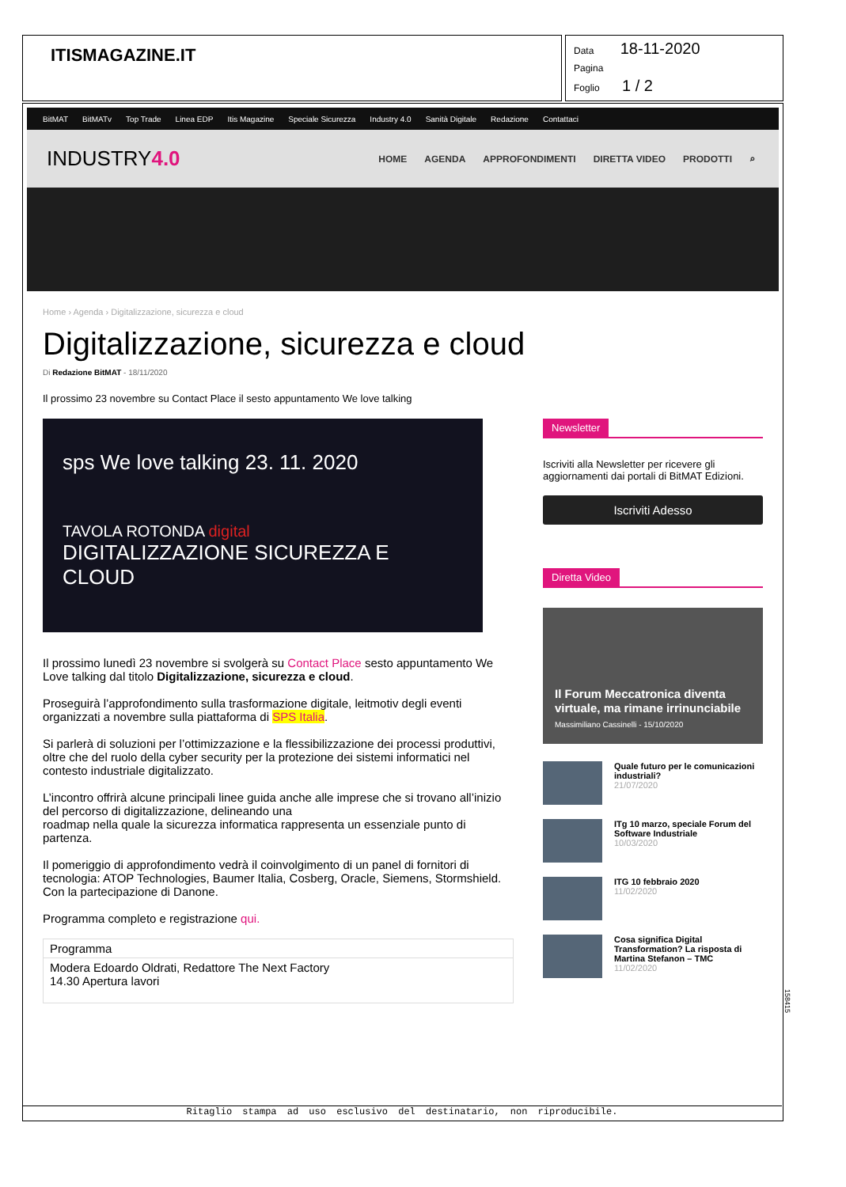ITISMAGAZINE.IT
Data 18-11-2020
Pagina
Foglio 1 / 2
BitMAT BitMATv Top Trade Linea EDP Itis Magazine Speciale Sicurezza Industry 4.0 Sanità Digitale Redazione Contattaci
INDUSTRY4.0
HOME AGENDA APPROFONDIMENTI DIRETTA VIDEO PRODOTTI ⌕
Home › Agenda › Digitalizzazione, sicurezza e cloud
Digitalizzazione, sicurezza e cloud
Di Redazione BitMAT - 18/11/2020
Il prossimo 23 novembre su Contact Place il sesto appuntamento We love talking
sps We love talking 23. 11. 2020
TAVOLA ROTONDA digital
DIGITALIZZAZIONE SICUREZZA E CLOUD
Il prossimo lunedì 23 novembre si svolgerà su Contact Place sesto appuntamento We Love talking dal titolo Digitalizzazione, sicurezza e cloud.
Proseguirà l’approfondimento sulla trasformazione digitale, leitmotiv degli eventi organizzati a novembre sulla piattaforma di SPS Italia.
Si parlerà di soluzioni per l’ottimizzazione e la flessibilizzazione dei processi produttivi, oltre che del ruolo della cyber security per la protezione dei sistemi informatici nel contesto industriale digitalizzato.
L’incontro offrirà alcune principali linee guida anche alle imprese che si trovano all’inizio del percorso di digitalizzazione, delineando una
roadmap nella quale la sicurezza informatica rappresenta un essenziale punto di partenza.
Il pomeriggio di approfondimento vedrà il coinvolgimento di un panel di fornitori di tecnologia: ATOP Technologies, Baumer Italia, Cosberg, Oracle, Siemens, Stormshield. Con la partecipazione di Danone.
Programma completo e registrazione qui.
| Programma |
| --- |
| Modera Edoardo Oldrati, Redattore The Next Factory 14.30 Apertura lavori |
Newsletter
Iscriviti alla Newsletter per ricevere gli aggiornamenti dai portali di BitMAT Edizioni.
Iscriviti Adesso
Diretta Video
Il Forum Meccatronica diventa virtuale, ma rimane irrinunciabile
Massimiliano Cassinelli - 15/10/2020
Quale futuro per le comunicazioni industriali?
21/07/2020
ITg 10 marzo, speciale Forum del Software Industriale
10/03/2020
ITG 10 febbraio 2020
11/02/2020
Cosa significa Digital Transformation? La risposta di Martina Stefanon – TMC
11/02/2020
Ritaglio stampa ad uso esclusivo del destinatario, non riproducibile.
158415